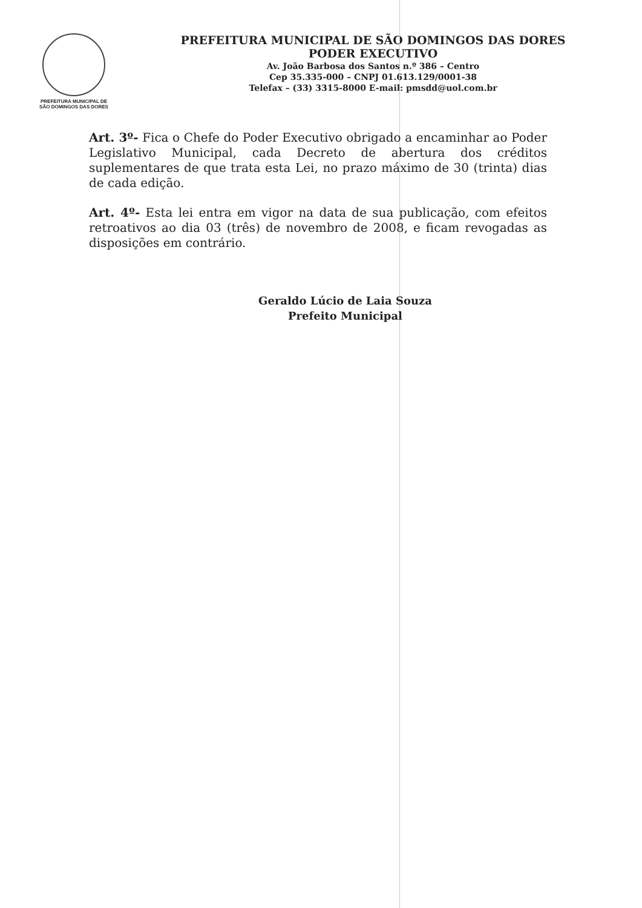PREFEITURA MUNICIPAL DE
SÃO DOMINGOS DAS DORES
PREFEITURA MUNICIPAL DE SÃO DOMINGOS DAS DORES
PODER EXECUTIVO
Av. João Barbosa dos Santos n.º 386 – Centro
Cep 35.335-000 – CNPJ 01.613.129/0001-38
Telefax – (33) 3315-8000 E-mail: pmsdd@uol.com.br
Art. 3º- Fica o Chefe do Poder Executivo obrigado a encaminhar ao Poder Legislativo Municipal, cada Decreto de abertura dos créditos suplementares de que trata esta Lei, no prazo máximo de 30 (trinta) dias de cada edição.
Art. 4º- Esta lei entra em vigor na data de sua publicação, com efeitos retroativos ao dia 03 (três) de novembro de 2008, e ficam revogadas as disposições em contrário.
Geraldo Lúcio de Laia Souza
Prefeito Municipal